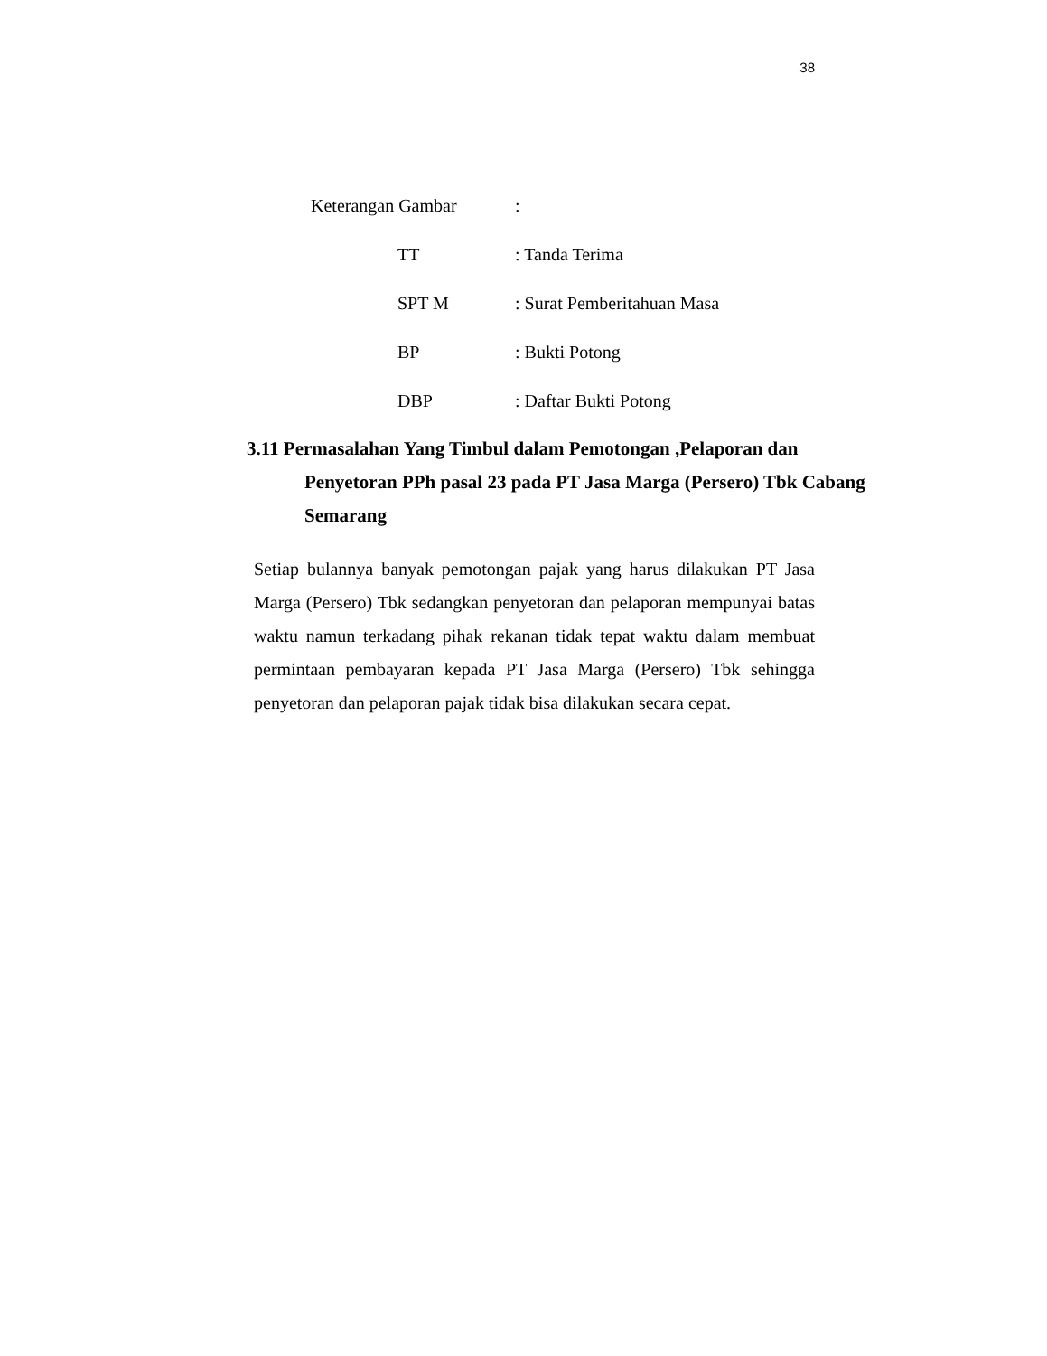38
Keterangan Gambar:
TT: Tanda Terima
SPT M: Surat Pemberitahuan Masa
BP: Bukti Potong
DBP: Daftar Bukti Potong
3.11 Permasalahan Yang Timbul dalam Pemotongan ,Pelaporan dan Penyetoran PPh pasal 23 pada PT Jasa Marga (Persero) Tbk Cabang Semarang
Setiap bulannya banyak pemotongan pajak yang harus dilakukan PT Jasa Marga (Persero) Tbk sedangkan penyetoran dan pelaporan mempunyai batas waktu namun terkadang pihak rekanan tidak tepat waktu dalam membuat permintaan pembayaran kepada PT Jasa Marga (Persero) Tbk sehingga penyetoran dan pelaporan pajak tidak bisa dilakukan secara cepat.